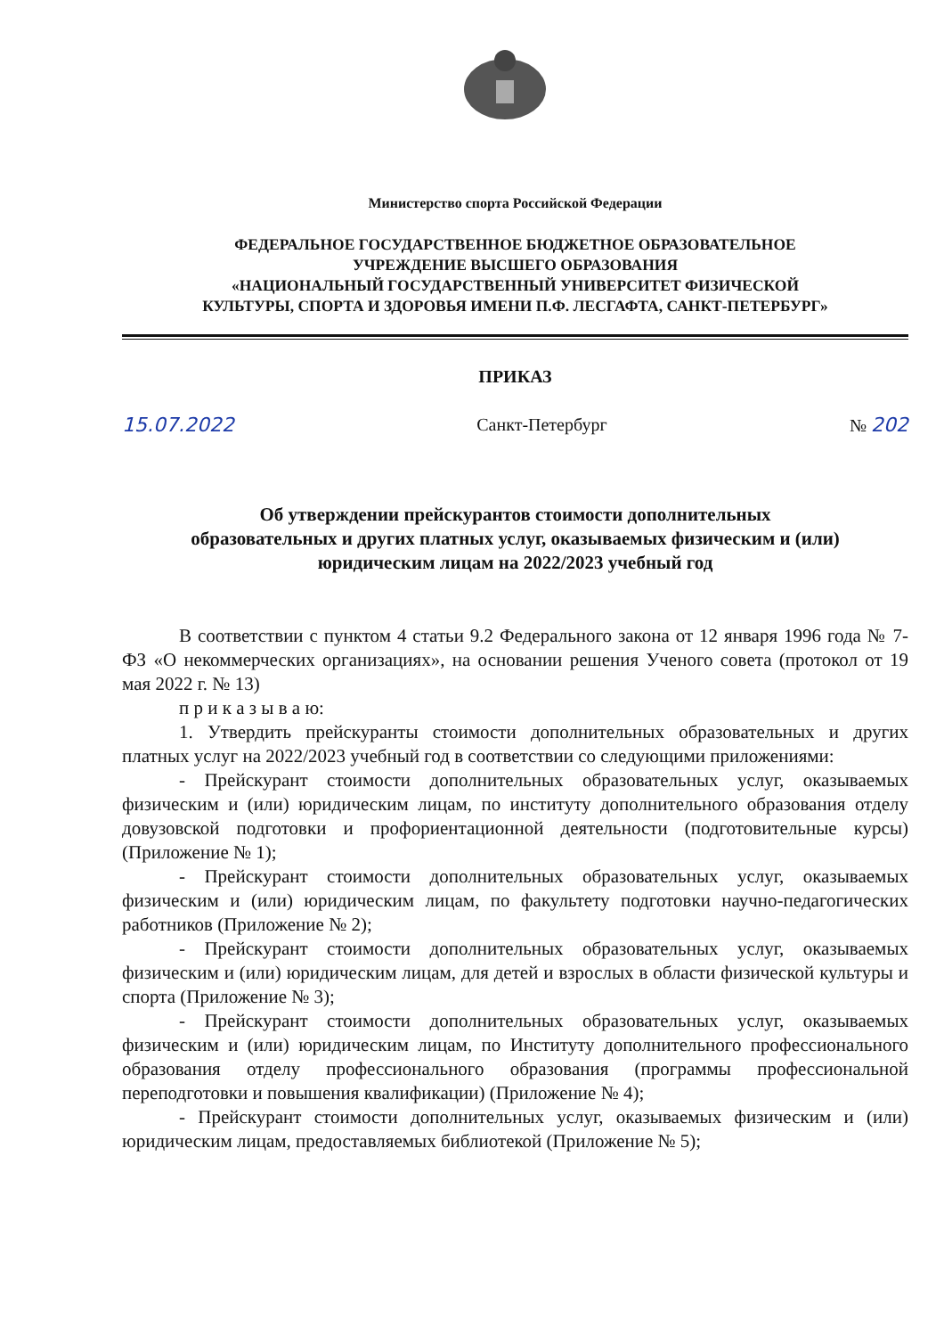Министерство спорта Российской Федерации
ФЕДЕРАЛЬНОЕ ГОСУДАРСТВЕННОЕ БЮДЖЕТНОЕ ОБРАЗОВАТЕЛЬНОЕ
УЧРЕЖДЕНИЕ ВЫСШЕГО ОБРАЗОВАНИЯ
«НАЦИОНАЛЬНЫЙ ГОСУДАРСТВЕННЫЙ УНИВЕРСИТЕТ ФИЗИЧЕСКОЙ
КУЛЬТУРЫ, СПОРТА И ЗДОРОВЬЯ ИМЕНИ П.Ф. ЛЕСГАФТА, САНКТ-ПЕТЕРБУРГ»
ПРИКАЗ
15.07.2022 Санкт-Петербург № 202
Об утверждении прейскурантов стоимости дополнительных
образовательных и других платных услуг, оказываемых физическим и (или)
юридическим лицам на 2022/2023 учебный год
В соответствии с пунктом 4 статьи 9.2 Федерального закона от 12 января 1996 года № 7-ФЗ «О некоммерческих организациях», на основании решения Ученого совета (протокол от 19 мая 2022 г. № 13)
п р и к а з ы в а ю:
1. Утвердить прейскуранты стоимости дополнительных образовательных и других платных услуг на 2022/2023 учебный год в соответствии со следующими приложениями:
- Прейскурант стоимости дополнительных образовательных услуг, оказываемых физическим и (или) юридическим лицам, по институту дополнительного образования отделу довузовской подготовки и профориентационной деятельности (подготовительные курсы) (Приложение № 1);
- Прейскурант стоимости дополнительных образовательных услуг, оказываемых физическим и (или) юридическим лицам, по факультету подготовки научно-педагогических работников (Приложение № 2);
- Прейскурант стоимости дополнительных образовательных услуг, оказываемых физическим и (или) юридическим лицам, для детей и взрослых в области физической культуры и спорта (Приложение № 3);
- Прейскурант стоимости дополнительных образовательных услуг, оказываемых физическим и (или) юридическим лицам, по Институту дополнительного профессионального образования отделу профессионального образования (программы профессиональной переподготовки и повышения квалификации) (Приложение № 4);
- Прейскурант стоимости дополнительных услуг, оказываемых физическим и (или) юридическим лицам, предоставляемых библиотекой (Приложение № 5);